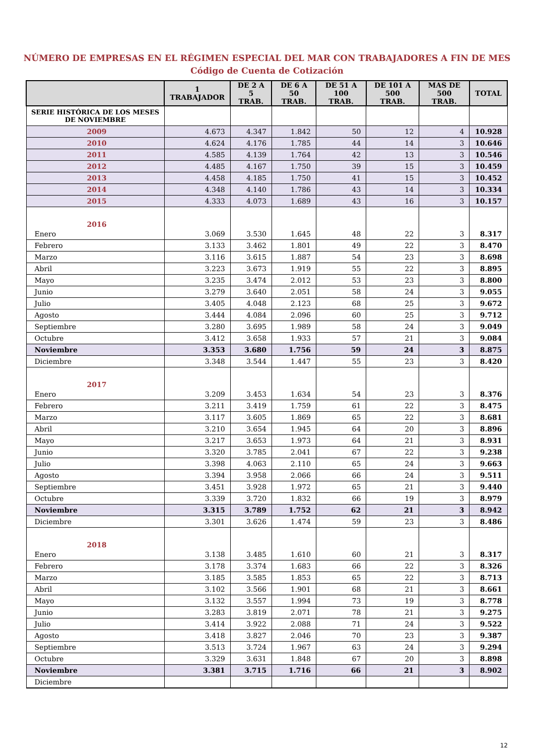NÚMERO DE EMPRESAS EN EL RÉGIMEN ESPECIAL DEL MAR CON TRABAJADORES A FIN DE MES
Código de Cuenta de Cotización
| | 1 TRABAJADOR | DE 2 A 5 TRAB. | DE 6 A 50 TRAB. | DE 51 A 100 TRAB. | DE 101 A 500 TRAB. | MAS DE 500 TRAB. | TOTAL |
| --- | --- | --- | --- | --- | --- | --- | --- |
| SERIE HISTÓRICA DE LOS MESES DE NOVIEMBRE | | | | | | | |
| 2009 | 4.673 | 4.347 | 1.842 | 50 | 12 | 4 | 10.928 |
| 2010 | 4.624 | 4.176 | 1.785 | 44 | 14 | 3 | 10.646 |
| 2011 | 4.585 | 4.139 | 1.764 | 42 | 13 | 3 | 10.546 |
| 2012 | 4.485 | 4.167 | 1.750 | 39 | 15 | 3 | 10.459 |
| 2013 | 4.458 | 4.185 | 1.750 | 41 | 15 | 3 | 10.452 |
| 2014 | 4.348 | 4.140 | 1.786 | 43 | 14 | 3 | 10.334 |
| 2015 | 4.333 | 4.073 | 1.689 | 43 | 16 | 3 | 10.157 |
| 2016 | | | | | | | |
| Enero | 3.069 | 3.530 | 1.645 | 48 | 22 | 3 | 8.317 |
| Febrero | 3.133 | 3.462 | 1.801 | 49 | 22 | 3 | 8.470 |
| Marzo | 3.116 | 3.615 | 1.887 | 54 | 23 | 3 | 8.698 |
| Abril | 3.223 | 3.673 | 1.919 | 55 | 22 | 3 | 8.895 |
| Mayo | 3.235 | 3.474 | 2.012 | 53 | 23 | 3 | 8.800 |
| Junio | 3.279 | 3.640 | 2.051 | 58 | 24 | 3 | 9.055 |
| Julio | 3.405 | 4.048 | 2.123 | 68 | 25 | 3 | 9.672 |
| Agosto | 3.444 | 4.084 | 2.096 | 60 | 25 | 3 | 9.712 |
| Septiembre | 3.280 | 3.695 | 1.989 | 58 | 24 | 3 | 9.049 |
| Octubre | 3.412 | 3.658 | 1.933 | 57 | 21 | 3 | 9.084 |
| Noviembre | 3.353 | 3.680 | 1.756 | 59 | 24 | 3 | 8.875 |
| Diciembre | 3.348 | 3.544 | 1.447 | 55 | 23 | 3 | 8.420 |
| 2017 | | | | | | | |
| Enero | 3.209 | 3.453 | 1.634 | 54 | 23 | 3 | 8.376 |
| Febrero | 3.211 | 3.419 | 1.759 | 61 | 22 | 3 | 8.475 |
| Marzo | 3.117 | 3.605 | 1.869 | 65 | 22 | 3 | 8.681 |
| Abril | 3.210 | 3.654 | 1.945 | 64 | 20 | 3 | 8.896 |
| Mayo | 3.217 | 3.653 | 1.973 | 64 | 21 | 3 | 8.931 |
| Junio | 3.320 | 3.785 | 2.041 | 67 | 22 | 3 | 9.238 |
| Julio | 3.398 | 4.063 | 2.110 | 65 | 24 | 3 | 9.663 |
| Agosto | 3.394 | 3.958 | 2.066 | 66 | 24 | 3 | 9.511 |
| Septiembre | 3.451 | 3.928 | 1.972 | 65 | 21 | 3 | 9.440 |
| Octubre | 3.339 | 3.720 | 1.832 | 66 | 19 | 3 | 8.979 |
| Noviembre | 3.315 | 3.789 | 1.752 | 62 | 21 | 3 | 8.942 |
| Diciembre | 3.301 | 3.626 | 1.474 | 59 | 23 | 3 | 8.486 |
| 2018 | | | | | | | |
| Enero | 3.138 | 3.485 | 1.610 | 60 | 21 | 3 | 8.317 |
| Febrero | 3.178 | 3.374 | 1.683 | 66 | 22 | 3 | 8.326 |
| Marzo | 3.185 | 3.585 | 1.853 | 65 | 22 | 3 | 8.713 |
| Abril | 3.102 | 3.566 | 1.901 | 68 | 21 | 3 | 8.661 |
| Mayo | 3.132 | 3.557 | 1.994 | 73 | 19 | 3 | 8.778 |
| Junio | 3.283 | 3.819 | 2.071 | 78 | 21 | 3 | 9.275 |
| Julio | 3.414 | 3.922 | 2.088 | 71 | 24 | 3 | 9.522 |
| Agosto | 3.418 | 3.827 | 2.046 | 70 | 23 | 3 | 9.387 |
| Septiembre | 3.513 | 3.724 | 1.967 | 63 | 24 | 3 | 9.294 |
| Octubre | 3.329 | 3.631 | 1.848 | 67 | 20 | 3 | 8.898 |
| Noviembre | 3.381 | 3.715 | 1.716 | 66 | 21 | 3 | 8.902 |
| Diciembre | | | | | | | |
12